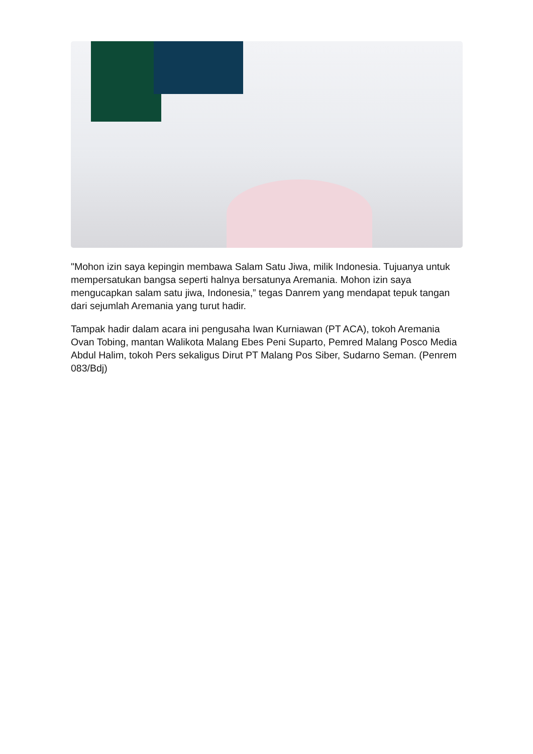"Mohon izin saya kepingin membawa Salam Satu Jiwa, milik Indonesia. Tujuanya untuk mempersatukan bangsa seperti halnya bersatunya Aremania. Mohon izin saya mengucapkan salam satu jiwa, Indonesia,” tegas Danrem yang mendapat tepuk tangan dari sejumlah Aremania yang turut hadir.
Tampak hadir dalam acara ini pengusaha Iwan Kurniawan (PT ACA), tokoh Aremania Ovan Tobing, mantan Walikota Malang Ebes Peni Suparto, Pemred Malang Posco Media Abdul Halim, tokoh Pers sekaligus Dirut PT Malang Pos Siber, Sudarno Seman. (Penrem 083/Bdj)